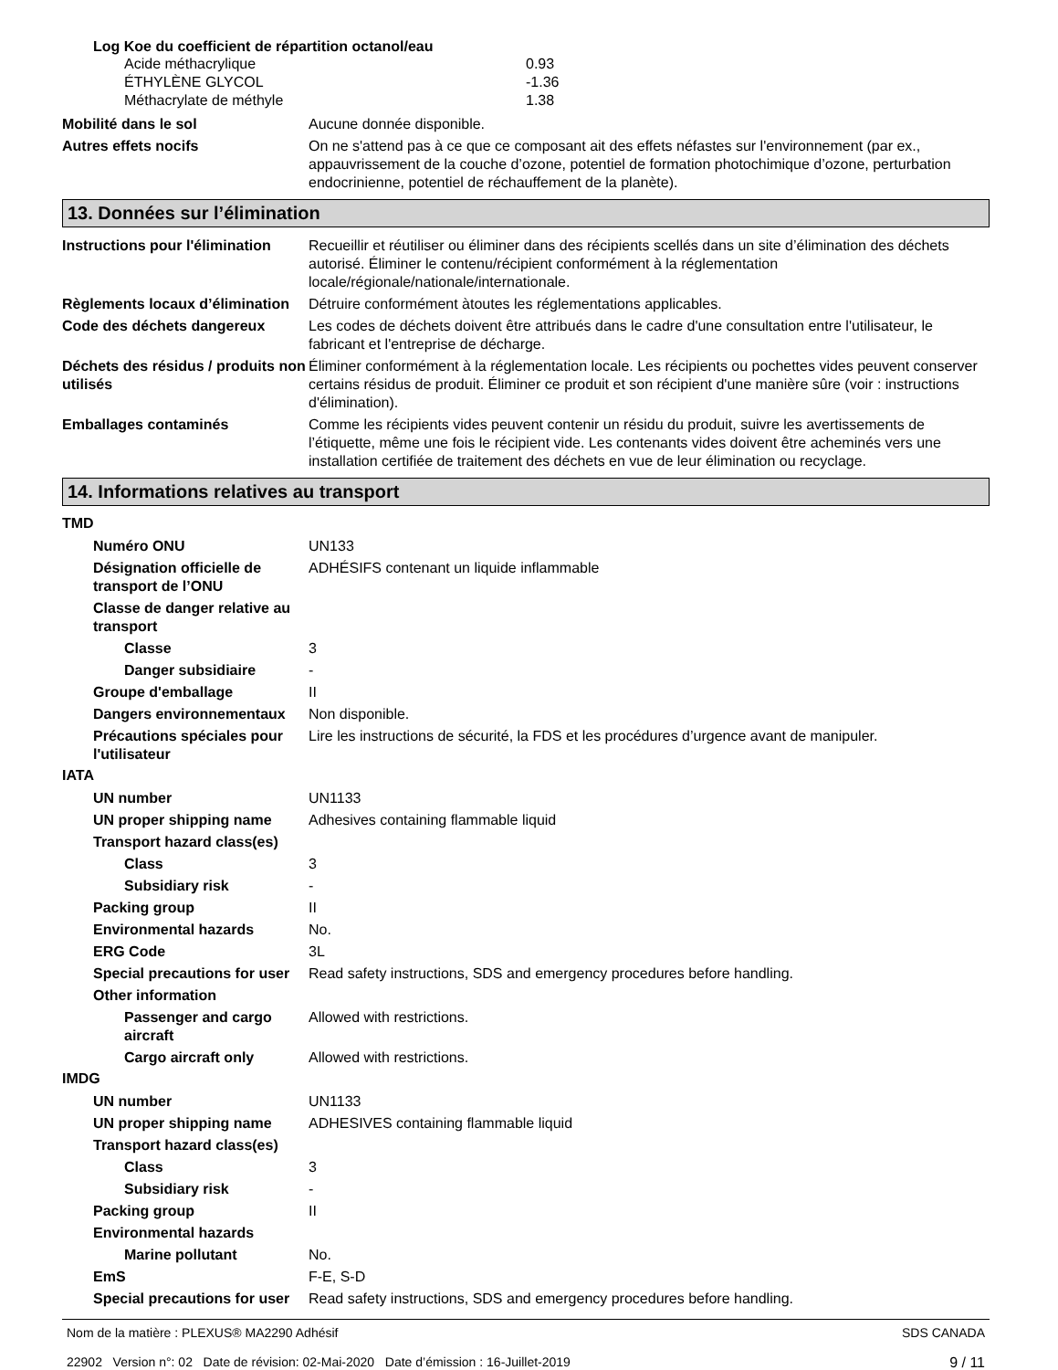Log Koe du coefficient de répartition octanol/eau
Acide méthacrylique 0.93
ÉTHYLÈNE GLYCOL -1.36
Méthacrylate de méthyle 1.38
Mobilité dans le sol Aucune donnée disponible.
Autres effets nocifs On ne s'attend pas à ce que ce composant ait des effets néfastes sur l'environnement (par ex., appauvrissement de la couche d’ozone, potentiel de formation photochimique d’ozone, perturbation endocrinienne, potentiel de réchauffement de la planète).
13. Données sur l’élimination
Instructions pour l'élimination
Recueillir et réutiliser ou éliminer dans des récipients scellés dans un site d’élimination des déchets autorisé. Éliminer le contenu/récipient conformément à la réglementation locale/régionale/nationale/internationale.
Règlements locaux d’élimination
Détruire conformément àtoutes les réglementations applicables.
Code des déchets dangereux Les codes de déchets doivent être attribués dans le cadre d'une consultation entre l'utilisateur, le fabricant et l'entreprise de décharge.
Déchets des résidus / produits non utilisés
Éliminer conformément à la réglementation locale. Les récipients ou pochettes vides peuvent conserver certains résidus de produit. Éliminer ce produit et son récipient d'une manière sûre (voir : instructions d'élimination).
Emballages contaminés Comme les récipients vides peuvent contenir un résidu du produit, suivre les avertissements de l’étiquette, même une fois le récipient vide. Les contenants vides doivent être acheminés vers une installation certifiée de traitement des déchets en vue de leur élimination ou recyclage.
14. Informations relatives au transport
TMD
Numéro ONU UN133
Désignation officielle de transport de l’ONU
ADHÉSIFS contenant un liquide inflammable
Classe de danger relative au transport
Classe 3
Danger subsidiaire -
Groupe d'emballage II
Dangers environnementaux Non disponible.
Précautions spéciales pour l'utilisateur
Lire les instructions de sécurité, la FDS et les procédures d’urgence avant de manipuler.
IATA
UN number UN1133
UN proper shipping name Adhesives containing flammable liquid
Transport hazard class(es)
Class 3
Subsidiary risk -
Packing group II
Environmental hazards No.
ERG Code 3L
Special precautions for user
Read safety instructions, SDS and emergency procedures before handling.
Other information
Passenger and cargo aircraft
Allowed with restrictions.
Cargo aircraft only Allowed with restrictions.
IMDG
UN number UN1133
UN proper shipping name ADHESIVES containing flammable liquid
Transport hazard class(es)
Class 3
Subsidiary risk -
Packing group II
Environmental hazards
Marine pollutant No.
EmS F-E, S-D
Special precautions for user
Read safety instructions, SDS and emergency procedures before handling.
Nom de la matière : PLEXUS® MA2290 Adhésif
22902 Version n°: 02 Date de révision: 02-Mai-2020 Date d’émission : 16-Juillet-2019
SDS CANADA
9 / 11